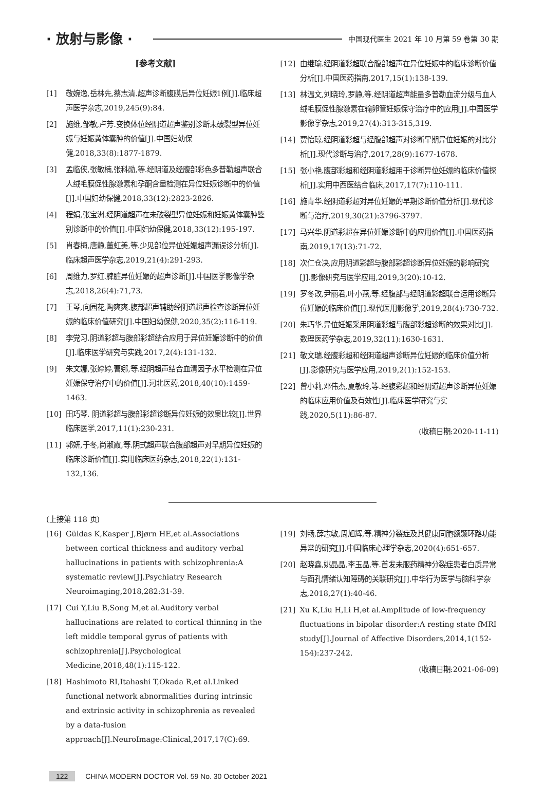· 放射与影像 ·
中国现代医生 2021 年 10 月第 59 卷第 30 期
[参考文献]
[1] 敬婉逸,岳林先,蔡志清.超声诊断腹膜后异位妊娠1例[J].临床超声医学杂志,2019,245(9):84.
[2] 施维,邹敏,卢芳.变换体位经阴道超声鉴别诊断未破裂型异位妊娠与妊娠黄体囊肿的价值[J].中国妇幼保健,2018,33(8):1877-1879.
[3] 孟临侠,张敏楠,张科勋,等.经阴道及经腹部彩色多普勒超声联合人绒毛膜促性腺激素和孕酮含量检测在异位妊娠诊断中的价值[J].中国妇幼保健,2018,33(12):2823-2826.
[4] 程娟,张宝洲.经阴道超声在未破裂型异位妊娠和妊娠黄体囊肿鉴别诊断中的价值[J].中国妇幼保健,2018,33(12):195-197.
[5] 肖春梅,唐静,董虹美,等.少见部位异位妊娠超声漏误诊分析[J].临床超声医学杂志,2019,21(4):291-293.
[6] 周维力,罗红.脾脏异位妊娠的超声诊断[J].中国医学影像学杂志,2018,26(4):71,73.
[7] 王琴,向园花,陶爽爽.腹部超声辅助经阴道超声检查诊断异位妊娠的临床价值研究[J].中国妇幼保健,2020,35(2):116-119.
[8] 李党习.阴道彩超与腹部彩超结合应用于异位妊娠诊断中的价值[J].临床医学研究与实践,2017,2(4):131-132.
[9] 朱文娜,张婷婷,曹娜,等.经阴超声结合血清因子水平检测在异位妊娠保守治疗中的价值[J].河北医药,2018,40(10):1459-1463.
[10] 田巧琴. 阴道彩超与腹部彩超诊断异位妊娠的效果比较[J].世界临床医学,2017,11(1):230-231.
[11] 郭妍,于冬,尚淑霞,等.阴式超声联合腹部超声对早期异位妊娠的临床诊断价值[J].实用临床医药杂志,2018,22(1):131-132,136.
[12] 由继瑜.经阴道彩超联合腹部超声在异位妊娠中的临床诊断价值分析[J].中国医药指南,2017,15(1):138-139.
[13] 林温文,刘晓玲,罗静,等.经阴道超声能量多普勒血流分级与血人绒毛膜促性腺激素在输卵管妊娠保守治疗中的应用[J].中国医学影像学杂志,2019,27(4):313-315,319.
[14] 贾怡琼.经阴道彩超与经腹部超声对诊断早期异位妊娠的对比分析[J].现代诊断与治疗,2017,28(9):1677-1678.
[15] 张小艳.腹部彩超和经阴道彩超用于诊断异位妊娠的临床价值探析[J].实用中西医结合临床,2017,17(7):110-111.
[16] 施青华.经阴道彩超对异位妊娠的早期诊断价值分析[J].现代诊断与治疗,2019,30(21):3796-3797.
[17] 马兴华.阴道彩超在异位妊娠诊断中的应用价值[J].中国医药指南,2019,17(13):71-72.
[18] 次仁仓决.应用阴道彩超与腹部彩超诊断异位妊娠的影响研究[J].影像研究与医学应用,2019,3(20):10-12.
[19] 罗冬改,尹丽君,叶小燕,等.经腹部与经阴道彩超联合运用诊断异位妊娠的临床价值[J].现代医用影像学,2019,28(4):730-732.
[20] 朱巧华.异位妊娠采用阴道彩超与腹部彩超诊断的效果对比[J].数理医药学杂志,2019,32(11):1630-1631.
[21] 敬文瑞.经腹彩超和经阴道超声诊断异位妊娠的临床价值分析[J].影像研究与医学应用,2019,2(1):152-153.
[22] 曾小莉,邓伟杰,夏敏玲,等.经腹彩超和经阴道超声诊断异位妊娠的临床应用价值及有效性[J].临床医学研究与实践,2020,5(11):86-87.
(收稿日期:2020-11-11)
(上接第 118 页)
[16] Güldas K,Kasper J,Bjørn HE,et al.Associations between cortical thickness and auditory verbal hallucinations in patients with schizophrenia:A systematic review[J].Psychiatry Research Neuroimaging,2018,282:31-39.
[17] Cui Y,Liu B,Song M,et al.Auditory verbal hallucinations are related to cortical thinning in the left middle temporal gyrus of patients with schizophrenia[J].Psychological Medicine,2018,48(1):115-122.
[18] Hashimoto RI,Itahashi T,Okada R,et al.Linked functional network abnormalities during intrinsic and extrinsic activity in schizophrenia as revealed by a data-fusion approach[J].NeuroImage:Clinical,2017,17(C):69.
[19] 刘畅,薛志敏,周旭辉,等.精神分裂症及其健康同胞额颞环路功能异常的研究[J].中国临床心理学杂志,2020(4):651-657.
[20] 赵晓鑫,姚晶晶,李玉晶,等.首发未服药精神分裂症患者白质异常与面孔情绪认知障碍的关联研究[J].中华行为医学与脑科学杂志,2018,27(1):40-46.
[21] Xu K,Liu H,Li H,et al.Amplitude of low-frequency fluctuations in bipolar disorder:A resting state fMRI study[J].Journal of Affective Disorders,2014,1(152-154):237-242.
(收稿日期:2021-06-09)
122 CHINA MODERN DOCTOR Vol. 59 No. 30 October 2021